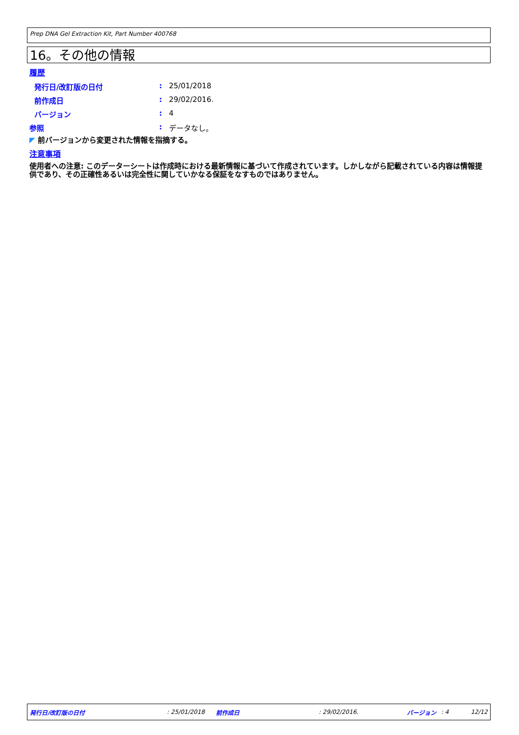Prep DNA Gel Extraction Kit, Part Number 400768
16。その他の情報
履歴
発行日/改訂版の日付: 25/01/2018
前作成日: 29/02/2016.
バージョン: 4
参照: データなし。
◤ 前バージョンから変更された情報を指摘する。
注意事項
使用者への注意: このデーターシートは作成時における最新情報に基づいて作成されています。しかしながら記載されている内容は情報提供であり、その正確性あるいは完全性に関していかなる保証をなすものではありません。
発行日/改訂版の日付 : 25/01/2018 前作成日 : 29/02/2016. バージョン : 4 12/12